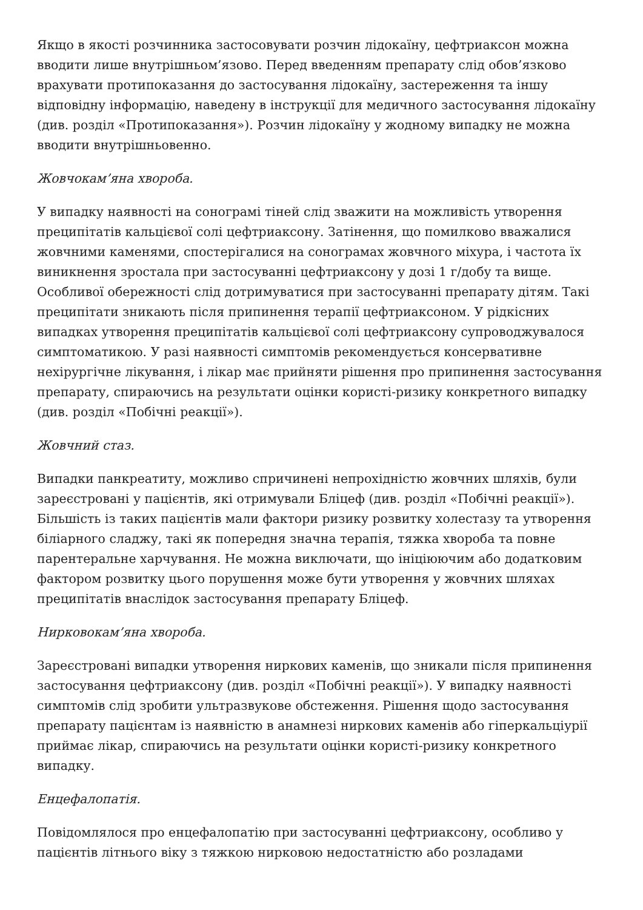Якщо в якості розчинника застосовувати розчин лідокаїну, цефтриаксон можна вводити лише внутрішньом’язово. Перед введенням препарату слід обов’язково врахувати протипоказання до застосування лідокаїну, застереження та іншу відповідну інформацію, наведену в інструкції для медичного застосування лідокаїну (див. розділ «Протипоказання»). Розчин лідокаїну у жодному випадку не можна вводити внутрішньовенно.
Жовчокам’яна хвороба.
У випадку наявності на сонограмі тіней слід зважити на можливість утворення преципітатів кальцієвої солі цефтриаксону. Затінення, що помилково вважалися жовчними каменями, спостерігалися на сонограмах жовчного міхура, і частота їх виникнення зростала при застосуванні цефтриаксону у дозі 1 г/добу та вище. Особливої обережності слід дотримуватися при застосуванні препарату дітям. Такі преципітати зникають після припинення терапії цефтриаксоном. У рідкісних випадках утворення преципітатів кальцієвої солі цефтриаксону супроводжувалося симптоматикою. У разі наявності симптомів рекомендується консервативне нехірургічне лікування, і лікар має прийняти рішення про припинення застосування препарату, спираючись на результати оцінки користі-ризику конкретного випадку (див. розділ «Побічні реакції»).
Жовчний стаз.
Випадки панкреатиту, можливо спричинені непрохідністю жовчних шляхів, були зареєстровані у пацієнтів, які отримували Бліцеф (див. розділ «Побічні реакції»). Більшість із таких пацієнтів мали фактори ризику розвитку холестазу та утворення біліарного сладжу, такі як попередня значна терапія, тяжка хвороба та повне парентеральне харчування. Не можна виключати, що ініціюючим або додатковим фактором розвитку цього порушення може бути утворення у жовчних шляхах преципітатів внаслідок застосування препарату Бліцеф.
Нирковокам’яна хвороба.
Зареєстровані випадки утворення ниркових каменів, що зникали після припинення застосування цефтриаксону (див. розділ «Побічні реакції»). У випадку наявності симптомів слід зробити ультразвукове обстеження. Рішення щодо застосування препарату пацієнтам із наявністю в анамнезі ниркових каменів або гіперкальціурії приймає лікар, спираючись на результати оцінки користі-ризику конкретного випадку.
Енцефалопатія.
Повідомлялося про енцефалопатію при застосуванні цефтриаксону, особливо у пацієнтів літнього віку з тяжкою нирковою недостатністю або розладами